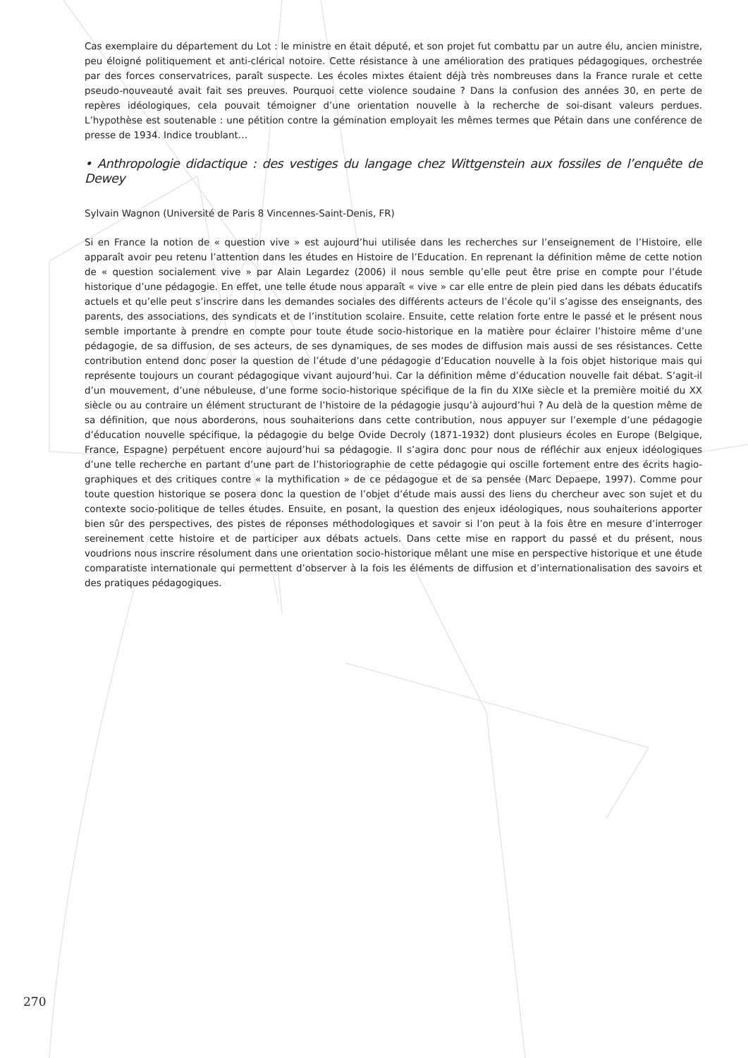Cas exemplaire du département du Lot : le ministre en était député, et son projet fut combattu par un autre élu, ancien ministre, peu éloigné politiquement et anti-clérical notoire. Cette résistance à une amélioration des pratiques pédago­giques, orchestrée par des forces conservatrices, paraît suspecte. Les écoles mixtes étaient déjà très nombreuses dans la France rurale et cette pseudo-nouveauté avait fait ses preuves. Pourquoi cette violence soudaine ? Dans la confusion des années 30, en perte de repères idéologiques, cela pouvait témoigner d’une orientation nouvelle à la recherche de soi-disant valeurs perdues. L’hypothèse est soutenable : une pétition contre la gémination employait les mêmes termes que Pétain dans une conférence de presse de 1934. Indice troublant…
• Anthropologie didactique : des vestiges du langage chez Wittgenstein aux fossiles de l’enquête de Dewey
Sylvain Wagnon (Université de Paris 8 Vincennes-Saint-Denis, FR)
Si en France la notion de « question vive » est aujourd’hui utilisée dans les recherches sur l’enseignement de l’Histoire, elle apparaît avoir peu retenu l’attention dans les études en Histoire de l’Education. En reprenant la définition même de cette notion de « question socialement vive » par Alain Legardez (2006) il nous semble qu’elle peut être prise en compte pour l’étude historique d’une pédagogie. En effet, une telle étude nous apparaît « vive » car elle entre de plein pied dans les débats éducatifs actuels et qu’elle peut s’inscrire dans les demandes sociales des différents acteurs de l’école qu’il s’agisse des enseignants, des parents, des associations, des syndicats et de l’institution scolaire. Ensuite, cette relation forte entre le passé et le présent nous semble importante à prendre en compte pour toute étude socio-historique en la matière pour éclairer l’histoire même d’une pédagogie, de sa diffusion, de ses acteurs, de ses dynamiques, de ses modes de diffusion mais aussi de ses résistances. Cette contribution entend donc poser la question de l’étude d’une pédagogie d’Education nouvelle à la fois objet historique mais qui représente toujours un courant pédagogique vivant aujourd’hui. Car la définition même d’éducation nouvelle fait débat. S’agit-il d’un mouvement, d’une nébuleuse, d’une forme socio-historique spécifique de la fin du XIXe siècle et la première moitié du XX siècle ou au contraire un élément structurant de l’histoire de la pédagogie jusqu’à aujourd’hui ? Au delà de la question même de sa définition, que nous aborderons, nous souhaiterions dans cette contribution, nous appuyer sur l’exemple d’une pédagogie d’éducation nouvelle spéci­fique, la pédagogie du belge Ovide Decroly (1871-1932) dont plusieurs écoles en Europe (Belgique, France, Espagne) perpétuent encore aujourd’hui sa pédagogie. Il s’agira donc pour nous de réfléchir aux enjeux idéologiques d’une telle recherche en partant d’une part de l’historiographie de cette pédagogie qui oscille fortement entre des écrits hagio­graphiques et des critiques contre « la mythification » de ce pédagogue et de sa pensée (Marc Depaepe, 1997). Comme pour toute question historique se posera donc la question de l’objet d’étude mais aussi des liens du chercheur avec son sujet et du contexte socio-politique de telles études. Ensuite, en posant, la question des enjeux idéologiques, nous souhaiterions apporter bien sûr des perspectives, des pistes de réponses méthodologiques et savoir si l’on peut à la fois être en mesure d’interroger sereinement cette histoire et de participer aux débats actuels. Dans cette mise en rapport du passé et du présent, nous voudrions nous inscrire résolument dans une orientation socio-historique mêlant une mise en perspective historique et une étude comparatiste internationale qui permettent d’observer à la fois les éléments de diffusion et d’internationalisation des savoirs et des pratiques pédagogiques.
270